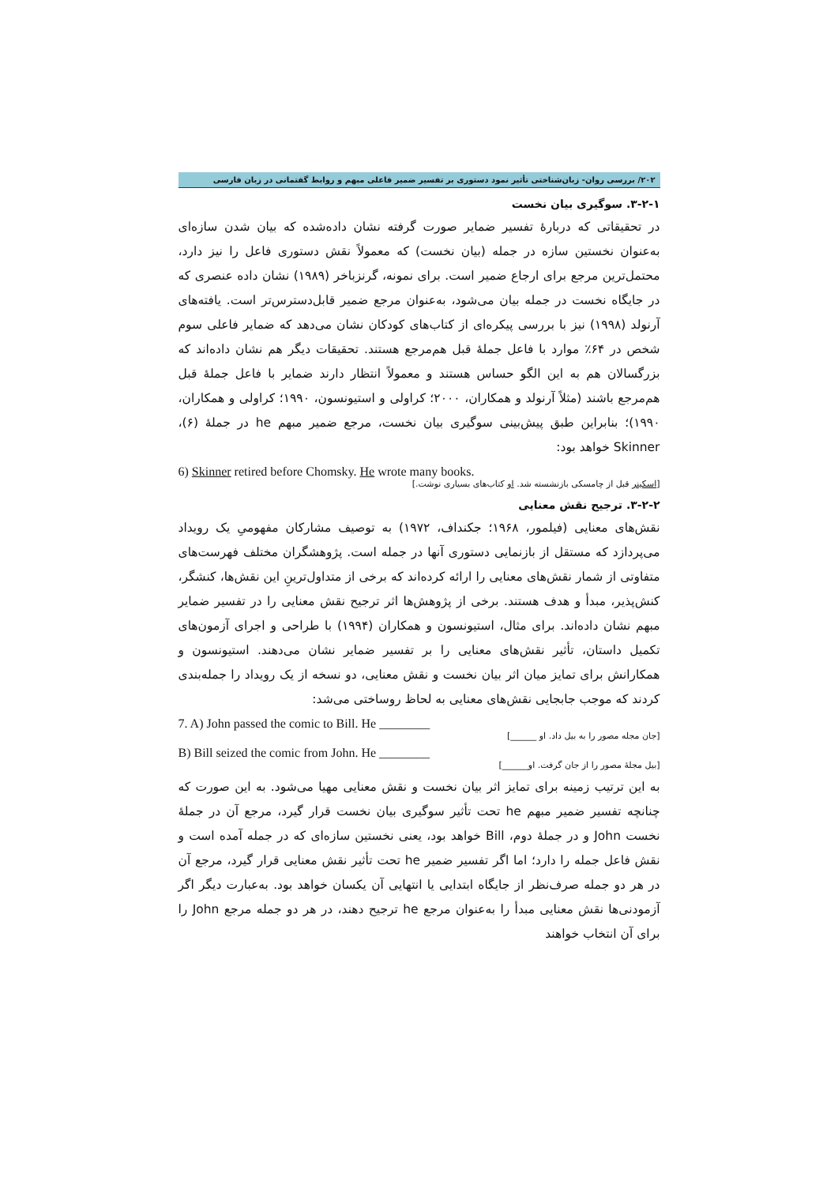۲۰۲/ بررسی روان- زبان‌شناختی تأثیر نمود دستوری بر تفسیر ضمیر فاعلی مبهم و روابط گفتمانی در زبان فارسی
۳-۲-۱. سوگیری بیان نخست
در تحقیقاتی که دربارهٔ تفسیر ضمایر صورت گرفته نشان داده‌شده که بیان شدن سازه‌ای به‌عنوان نخستین سازه در جمله (بیان نخست) که معمولاً نقش دستوری فاعل را نیز دارد، محتمل‌ترین مرجع برای ارجاع ضمیر است. برای نمونه، گرنزباخر (۱۹۸۹) نشان داده عنصری که در جایگاه نخست در جمله بیان می‌شود، به‌عنوان مرجع ضمیر قابل‌دسترس‌تر است. یافته‌های آرنولد (۱۹۹۸) نیز با بررسی پیکره‌ای از کتاب‌های کودکان نشان می‌دهد که ضمایر فاعلی سوم شخص در ۶۴٪ موارد با فاعل جملهٔ قبل هم‌مرجع هستند. تحقیقات دیگر هم نشان داده‌اند که بزرگسالان هم به این الگو حساس هستند و معمولاً انتظار دارند ضمایر با فاعل جملهٔ قبل هم‌مرجع باشند (مثلاً آرنولد و همکاران، ۲۰۰۰؛ کراولی و استیونسون، ۱۹۹۰؛ کراولی و همکاران، ۱۹۹۰)؛ بنابراین طبق پیش‌بینی سوگیری بیان نخست، مرجع ضمیر مبهم he در جملهٔ (۶)، Skinner خواهد بود:
6) Skinner retired before Chomsky. He wrote many books.
[اسکینر قبل از چامسکی بازنشسته شد. او کتاب‌های بسیاری نوشت.]
۳-۲-۲. ترجیح نقش معنایی
نقش‌های معنایی (فیلمور، ۱۹۶۸؛ جکنداف، ۱۹۷۲) به توصیف مشارکان مفهومیِ یک رویداد می‌پردازد که مستقل از بازنمایی دستوری آنها در جمله است. پژوهشگران مختلف فهرست‌های متفاوتی از شمار نقش‌های معنایی را ارائه کرده‌اند که برخی از متداول‌ترینِ این نقش‌ها، کنشگر، کنش‌پذیر، مبدأ و هدف هستند. برخی از پژوهش‌ها اثر ترجیح نقش معنایی را در تفسیر ضمایر مبهم نشان داده‌اند. برای مثال، استیونسون و همکاران (۱۹۹۴) با طراحی و اجرای آزمون‌های تکمیل داستان، تأثیر نقش‌های معنایی را بر تفسیر ضمایر نشان می‌دهند. استیونسون و همکارانش برای تمایز میان اثر بیان نخست و نقش معنایی، دو نسخه از یک رویداد را جمله‌بندی کردند که موجب جابجایی نقش‌های معنایی به لحاظ روساختی می‌شد:
7. A) John passed the comic to Bill. He ________
[جان مجله مصور را به بیل داد. او ______]
B) Bill seized the comic from John. He ________
[بیل مجلهٔ مصور را از جان گرفت. او______]
به این ترتیب زمینه برای تمایز اثر بیان نخست و نقش معنایی مهیا می‌شود. به این صورت که چنانچه تفسیر ضمیر مبهم he تحت تأثیر سوگیری بیان نخست قرار گیرد، مرجع آن در جملهٔ نخست John و در جملهٔ دوم، Bill خواهد بود، یعنی نخستین سازه‌ای که در جمله آمده است و نقش فاعل جمله را دارد؛ اما اگر تفسیر ضمیر he تحت تأثیر نقش معنایی قرار گیرد، مرجع آن در هر دو جمله صرف‌نظر از جایگاه ابتدایی یا انتهایی آن یکسان خواهد بود. به‌عبارت دیگر اگر آزمودنی‌ها نقش معنایی مبدأ را به‌عنوان مرجع he ترجیح دهند، در هر دو جمله مرجع John را برای آن انتخاب خواهند